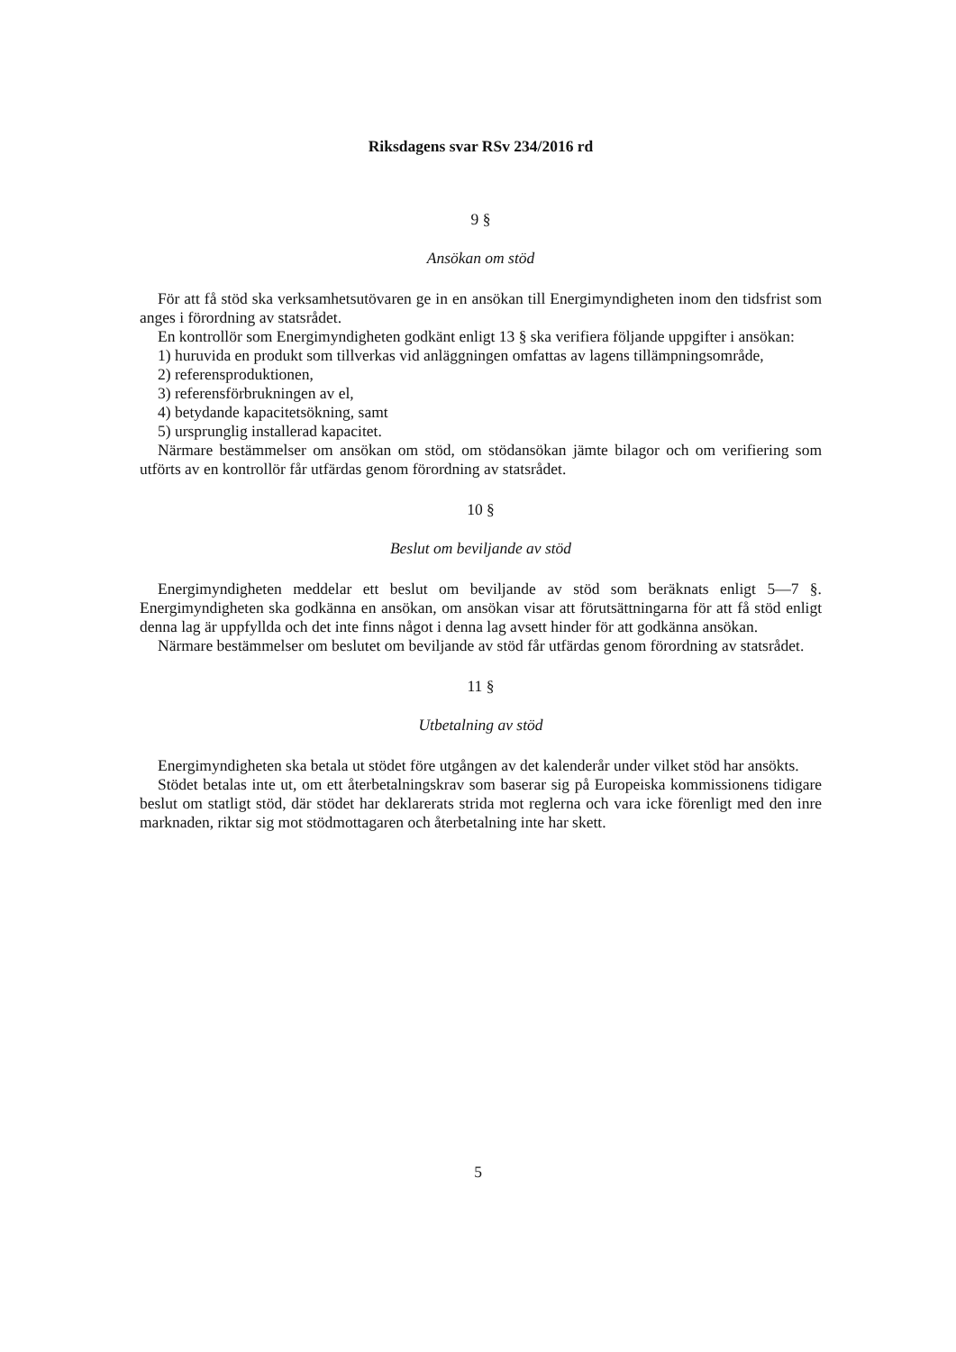Riksdagens svar RSv 234/2016 rd
9 §
Ansökan om stöd
För att få stöd ska verksamhetsutövaren ge in en ansökan till Energimyndigheten inom den tidsfrist som anges i förordning av statsrådet.
En kontrollör som Energimyndigheten godkänt enligt 13 § ska verifiera följande uppgifter i ansökan:
1) huruvida en produkt som tillverkas vid anläggningen omfattas av lagens tillämpningsområde,
2) referensproduktionen,
3) referensförbrukningen av el,
4) betydande kapacitetsökning, samt
5) ursprunglig installerad kapacitet.
Närmare bestämmelser om ansökan om stöd, om stödansökan jämte bilagor och om verifiering som utförts av en kontrollör får utfärdas genom förordning av statsrådet.
10 §
Beslut om beviljande av stöd
Energimyndigheten meddelar ett beslut om beviljande av stöd som beräknats enligt 5—7 §. Energimyndigheten ska godkänna en ansökan, om ansökan visar att förutsättningarna för att få stöd enligt denna lag är uppfyllda och det inte finns något i denna lag avsett hinder för att godkänna ansökan.
Närmare bestämmelser om beslutet om beviljande av stöd får utfärdas genom förordning av statsrådet.
11 §
Utbetalning av stöd
Energimyndigheten ska betala ut stödet före utgången av det kalenderår under vilket stöd har ansökts.
Stödet betalas inte ut, om ett återbetalningskrav som baserar sig på Europeiska kommissionens tidigare beslut om statligt stöd, där stödet har deklarerats strida mot reglerna och vara icke förenligt med den inre marknaden, riktar sig mot stödmottagaren och återbetalning inte har skett.
5